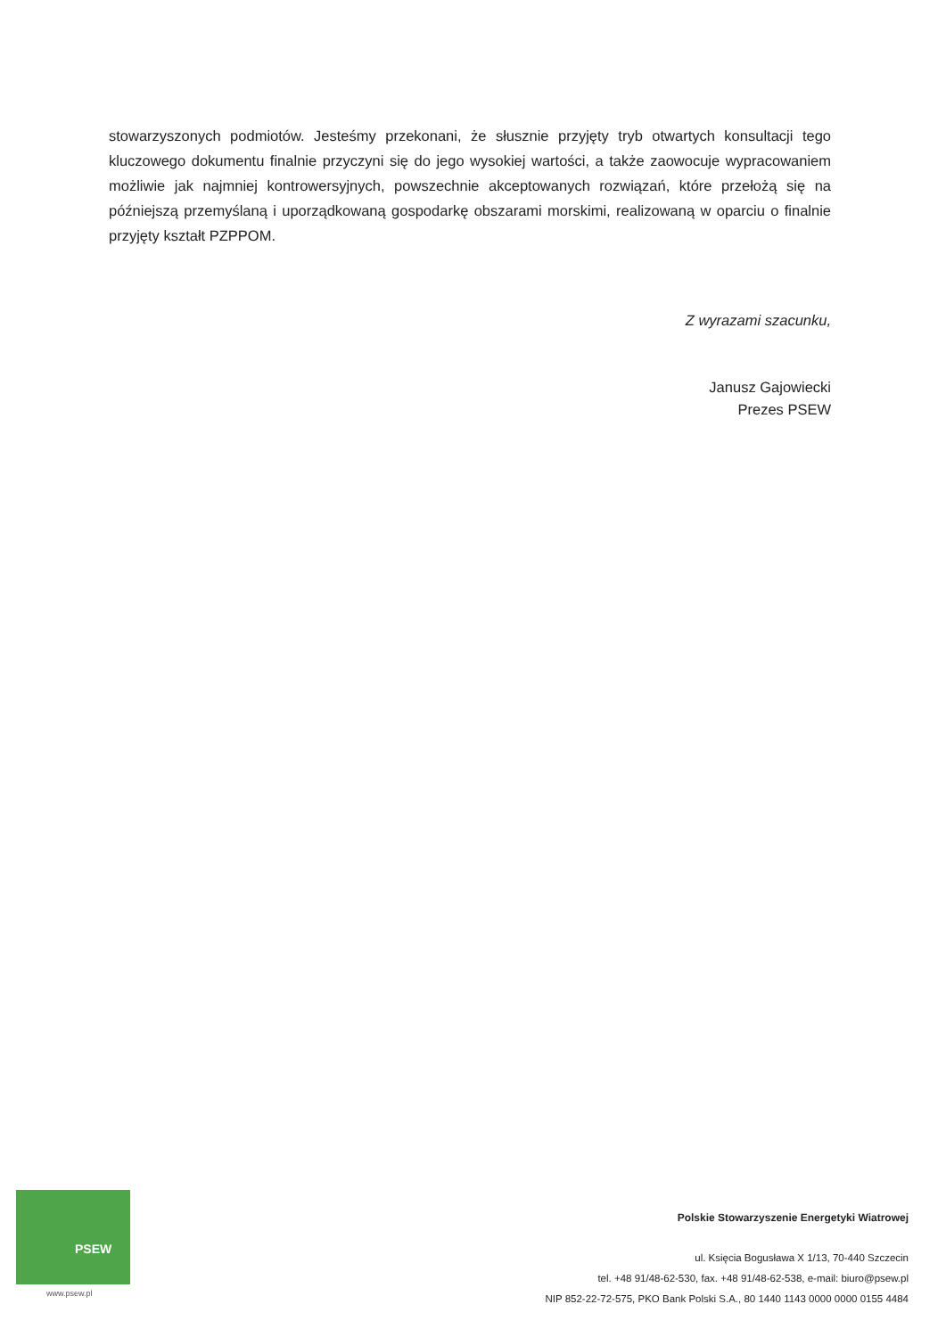stowarzyszonych podmiotów. Jesteśmy przekonani, że słusznie przyjęty tryb otwartych konsultacji tego kluczowego dokumentu finalnie przyczyni się do jego wysokiej wartości, a także zaowocuje wypracowaniem możliwie jak najmniej kontrowersyjnych, powszechnie akceptowanych rozwiązań, które przełożą się na późniejszą przemyślaną i uporządkowaną gospodarkę obszarami morskimi, realizowaną w oparciu o finalnie przyjęty kształt PZPPOM.
Z wyrazami szacunku,
Janusz Gajowiecki
Prezes PSEW
PSEW
www.psew.pl
Polskie Stowarzyszenie Energetyki Wiatrowej
ul. Księcia Bogusława X 1/13, 70-440 Szczecin
tel. +48 91/48-62-530, fax. +48 91/48-62-538, e-mail: biuro@psew.pl
NIP 852-22-72-575, PKO Bank Polski S.A., 80 1440 1143 0000 0000 0155 4484